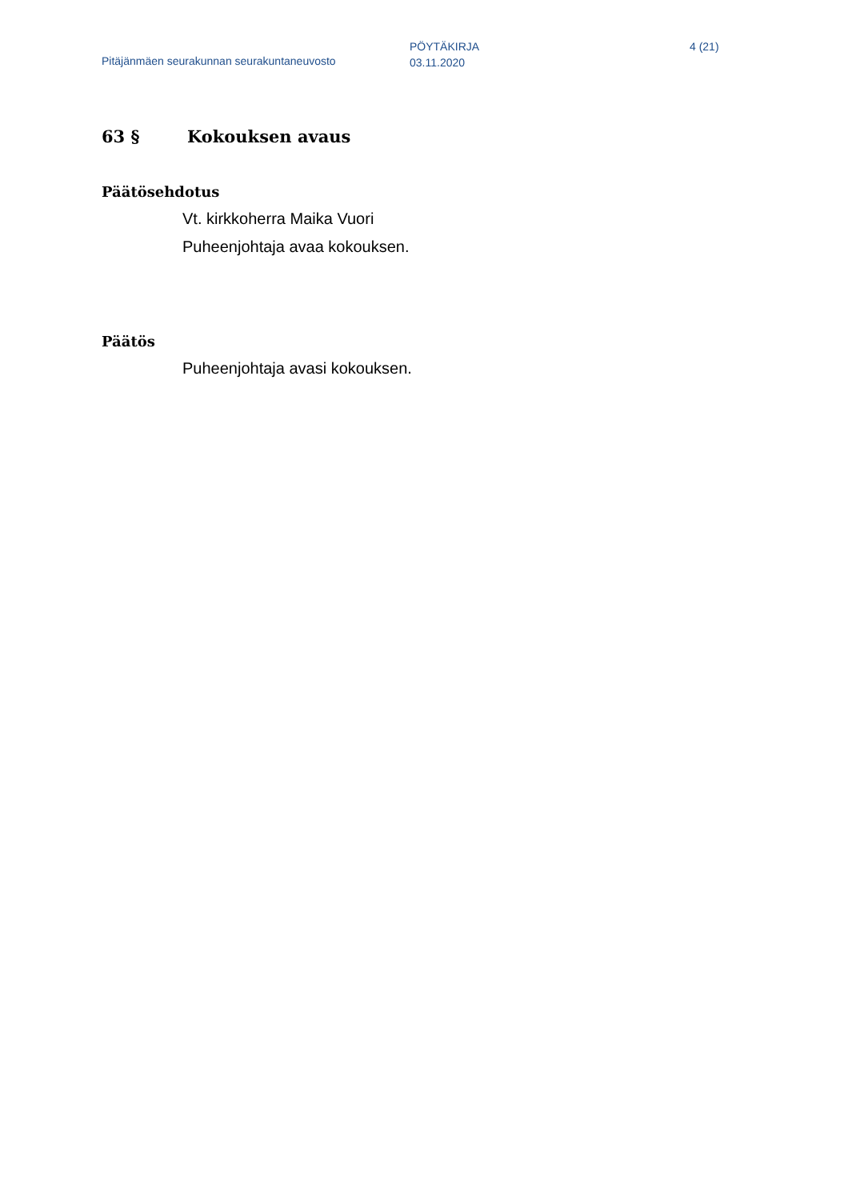Pitäjänmäen seurakunnan seurakuntaneuvosto
PÖYTÄKIRJA
03.11.2020
4 (21)
63 § Kokouksen avaus
Päätösehdotus
Vt. kirkkoherra Maika Vuori
Puheenjohtaja avaa kokouksen.
Päätös
Puheenjohtaja avasi kokouksen.